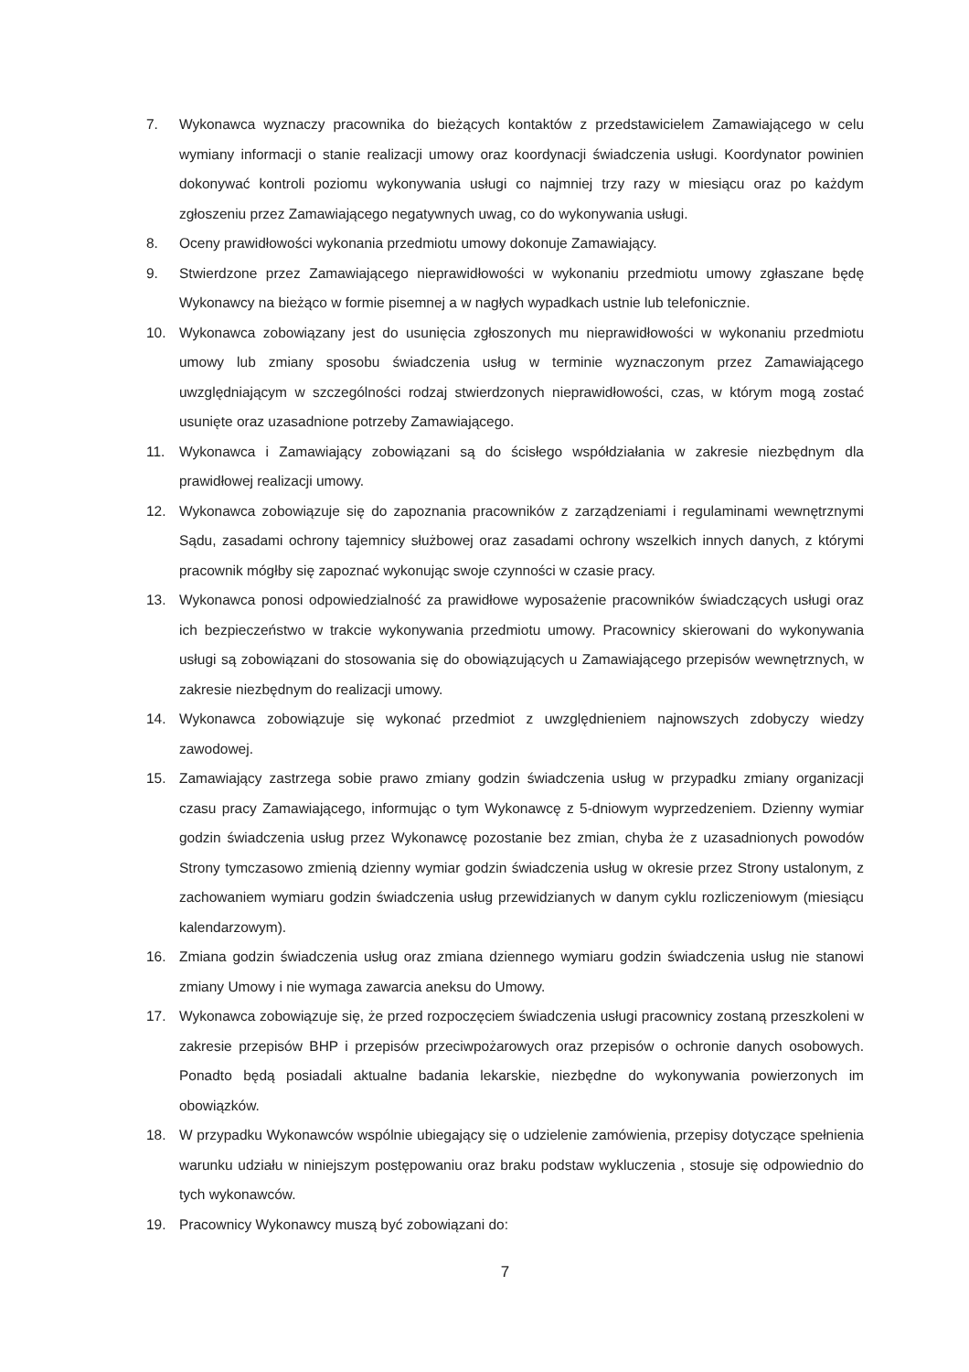7. Wykonawca wyznaczy pracownika do bieżących kontaktów z przedstawicielem Zamawiającego w celu wymiany informacji o stanie realizacji umowy oraz koordynacji świadczenia usługi. Koordynator powinien dokonywać kontroli poziomu wykonywania usługi co najmniej trzy razy w miesiącu oraz po każdym zgłoszeniu przez Zamawiającego negatywnych uwag, co do wykonywania usługi.
8. Oceny prawidłowości wykonania przedmiotu umowy dokonuje Zamawiający.
9. Stwierdzone przez Zamawiającego nieprawidłowości w wykonaniu przedmiotu umowy zgłaszane będę Wykonawcy na bieżąco w formie pisemnej a w nagłych wypadkach ustnie lub telefonicznie.
10. Wykonawca zobowiązany jest do usunięcia zgłoszonych mu nieprawidłowości w wykonaniu przedmiotu umowy lub zmiany sposobu świadczenia usług w terminie wyznaczonym przez Zamawiającego uwzględniającym w szczególności rodzaj stwierdzonych nieprawidłowości, czas, w którym mogą zostać usunięte oraz uzasadnione potrzeby Zamawiającego.
11. Wykonawca i Zamawiający zobowiązani są do ścisłego współdziałania w zakresie niezbędnym dla prawidłowej realizacji umowy.
12. Wykonawca zobowiązuje się do zapoznania pracowników z zarządzeniami i regulaminami wewnętrznymi Sądu, zasadami ochrony tajemnicy służbowej oraz zasadami ochrony wszelkich innych danych, z którymi pracownik mógłby się zapoznać wykonując swoje czynności w czasie pracy.
13. Wykonawca ponosi odpowiedzialność za prawidłowe wyposażenie pracowników świadczących usługi oraz ich bezpieczeństwo w trakcie wykonywania przedmiotu umowy. Pracownicy skierowani do wykonywania usługi są zobowiązani do stosowania się do obowiązujących u Zamawiającego przepisów wewnętrznych, w zakresie niezbędnym do realizacji umowy.
14. Wykonawca zobowiązuje się wykonać przedmiot z uwzględnieniem najnowszych zdobyczy wiedzy zawodowej.
15. Zamawiający zastrzega sobie prawo zmiany godzin świadczenia usług w przypadku zmiany organizacji czasu pracy Zamawiającego, informując o tym Wykonawcę z 5-dniowym wyprzedzeniem. Dzienny wymiar godzin świadczenia usług przez Wykonawcę pozostanie bez zmian, chyba że z uzasadnionych powodów Strony tymczasowo zmienią dzienny wymiar godzin świadczenia usług w okresie przez Strony ustalonym, z zachowaniem wymiaru godzin świadczenia usług przewidzianych w danym cyklu rozliczeniowym (miesiącu kalendarzowym).
16. Zmiana godzin świadczenia usług oraz zmiana dziennego wymiaru godzin świadczenia usług nie stanowi zmiany Umowy i nie wymaga zawarcia aneksu do Umowy.
17. Wykonawca zobowiązuje się, że przed rozpoczęciem świadczenia usługi pracownicy zostaną przeszkoleni w zakresie przepisów BHP i przepisów przeciwpożarowych oraz przepisów o ochronie danych osobowych. Ponadto będą posiadali aktualne badania lekarskie, niezbędne do wykonywania powierzonych im obowiązków.
18. W przypadku Wykonawców wspólnie ubiegający się o udzielenie zamówienia, przepisy dotyczące spełnienia warunku udziału w niniejszym postępowaniu oraz braku podstaw wykluczenia , stosuje się odpowiednio do tych wykonawców.
19. Pracownicy Wykonawcy muszą być zobowiązani do:
7